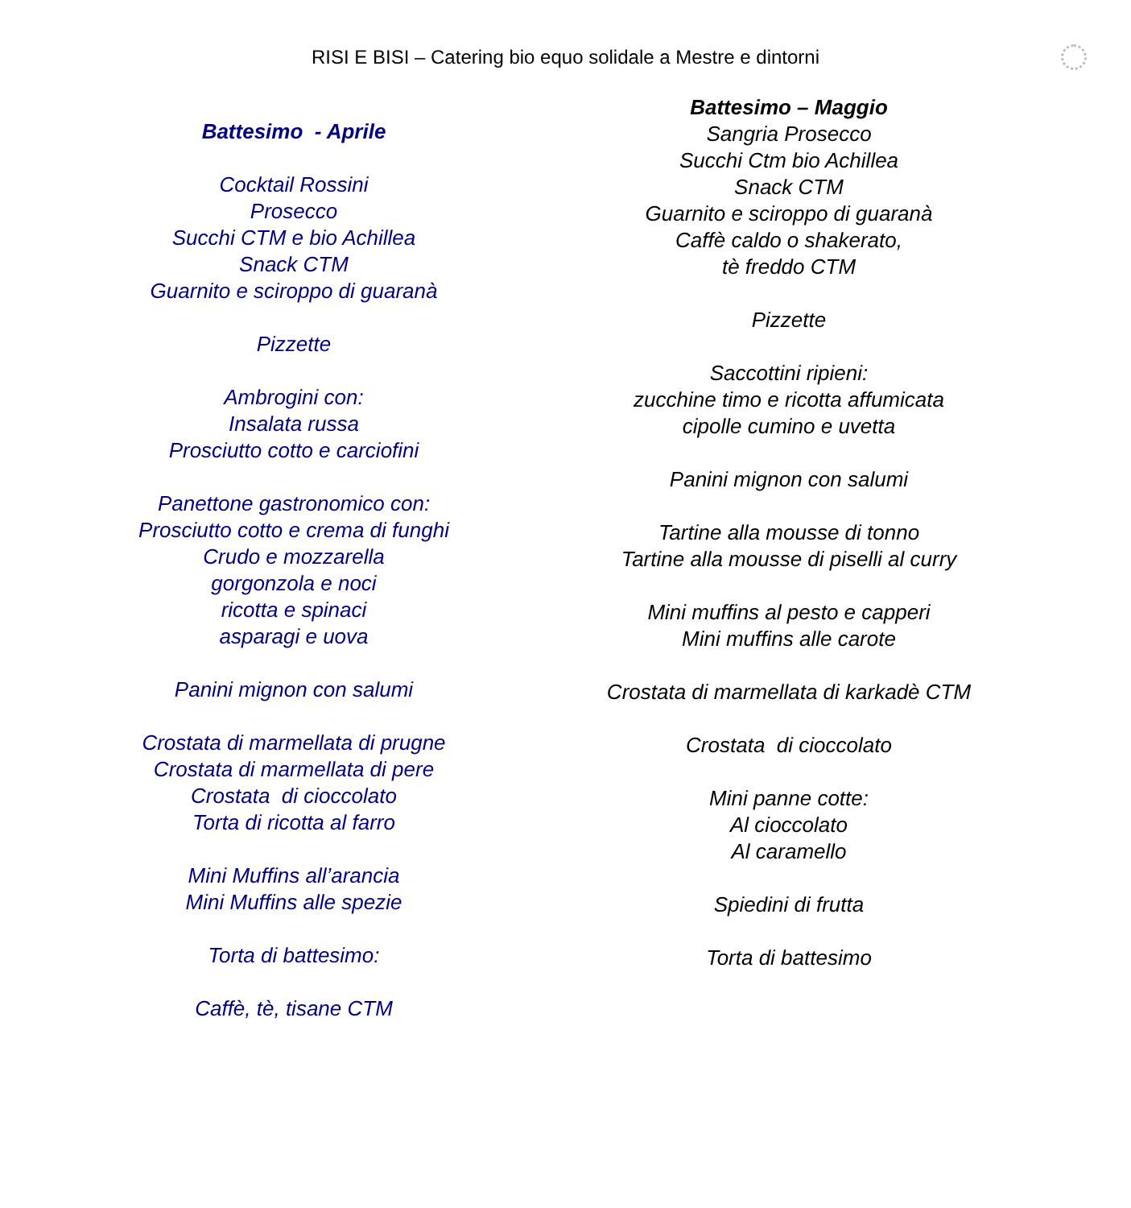RISI E BISI – Catering bio equo solidale a Mestre e dintorni
Battesimo - Aprile
Cocktail Rossini
Prosecco
Succhi CTM e bio Achillea
Snack CTM
Guarnito e sciroppo di guaranà
Pizzette
Ambrogini con:
Insalata russa
Prosciutto cotto e carciofini
Panettone gastronomico con:
Prosciutto cotto e crema di funghi
Crudo e mozzarella
gorgonzola e noci
ricotta e spinaci
asparagi e uova
Panini mignon con salumi
Crostata di marmellata di prugne
Crostata di marmellata di pere
Crostata di cioccolato
Torta di ricotta al farro
Mini Muffins all’arancia
Mini Muffins alle spezie
Torta di battesimo:
Caffè, tè, tisane CTM
Battesimo – Maggio
Sangria Prosecco
Succhi Ctm bio Achillea
Snack CTM
Guarnito e sciroppo di guaranà
Caffè caldo o shakerato,
tè freddo CTM
Pizzette
Saccottini ripieni:
zucchine timo e ricotta affumicata
cipolle cumino e uvetta
Panini mignon con salumi
Tartine alla mousse di tonno
Tartine alla mousse di piselli al curry
Mini muffins al pesto e capperi
Mini muffins alle carote
Crostata di marmellata di karkadè CTM
Crostata di cioccolato
Mini panne cotte:
Al cioccolato
Al caramello
Spiedini di frutta
Torta di battesimo